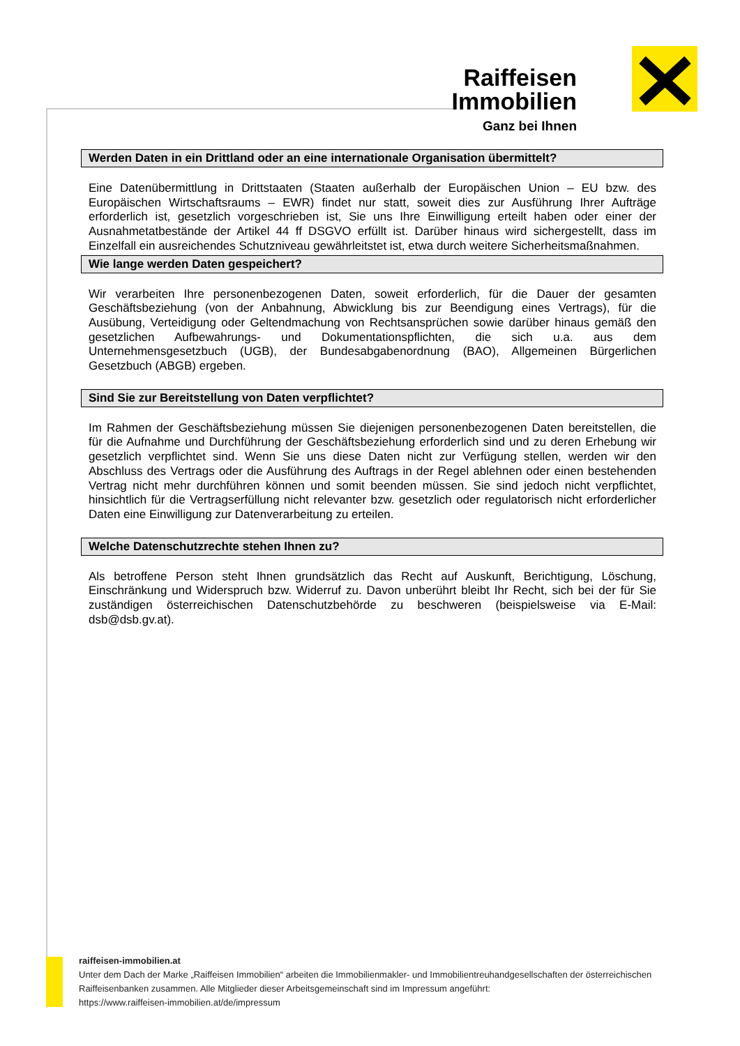Raiffeisen
Immobilien
Ganz bei Ihnen
Werden Daten in ein Drittland oder an eine internationale Organisation übermittelt?
Eine Datenübermittlung in Drittstaaten (Staaten außerhalb der Europäischen Union – EU bzw. des Europäischen Wirtschaftsraums – EWR) findet nur statt, soweit dies zur Ausführung Ihrer Aufträge erforderlich ist, gesetzlich vorgeschrieben ist, Sie uns Ihre Einwilligung erteilt haben oder einer der Ausnahmetatbestände der Artikel 44 ff DSGVO erfüllt ist. Darüber hinaus wird sichergestellt, dass im Einzelfall ein ausreichendes Schutzniveau gewährleitstet ist, etwa durch weitere Sicherheitsmaßnahmen.
Wie lange werden Daten gespeichert?
Wir verarbeiten Ihre personenbezogenen Daten, soweit erforderlich, für die Dauer der gesamten Geschäftsbeziehung (von der Anbahnung, Abwicklung bis zur Beendigung eines Vertrags), für die Ausübung, Verteidigung oder Geltendmachung von Rechtsansprüchen sowie darüber hinaus gemäß den gesetzlichen Aufbewahrungs- und Dokumentationspflichten, die sich u.a. aus dem Unternehmensgesetzbuch (UGB), der Bundesabgabenordnung (BAO), Allgemeinen Bürgerlichen Gesetzbuch (ABGB) ergeben.
Sind Sie zur Bereitstellung von Daten verpflichtet?
Im Rahmen der Geschäftsbeziehung müssen Sie diejenigen personenbezogenen Daten bereitstellen, die für die Aufnahme und Durchführung der Geschäftsbeziehung erforderlich sind und zu deren Erhebung wir gesetzlich verpflichtet sind. Wenn Sie uns diese Daten nicht zur Verfügung stellen, werden wir den Abschluss des Vertrags oder die Ausführung des Auftrags in der Regel ablehnen oder einen bestehenden Vertrag nicht mehr durchführen können und somit beenden müssen. Sie sind jedoch nicht verpflichtet, hinsichtlich für die Vertragserfüllung nicht relevanter bzw. gesetzlich oder regulatorisch nicht erforderlicher Daten eine Einwilligung zur Datenverarbeitung zu erteilen.
Welche Datenschutzrechte stehen Ihnen zu?
Als betroffene Person steht Ihnen grundsätzlich das Recht auf Auskunft, Berichtigung, Löschung, Einschränkung und Widerspruch bzw. Widerruf zu. Davon unberührt bleibt Ihr Recht, sich bei der für Sie zuständigen österreichischen Datenschutzbehörde zu beschweren (beispielsweise via E-Mail: dsb@dsb.gv.at).
raiffeisen-immobilien.at
Unter dem Dach der Marke „Raiffeisen Immobilien“ arbeiten die Immobilienmakler- und Immobilientreuhandgesellschaften der österreichischen Raiffeisenbanken zusammen. Alle Mitglieder dieser Arbeitsgemeinschaft sind im Impressum angeführt:
https://www.raiffeisen-immobilien.at/de/impressum